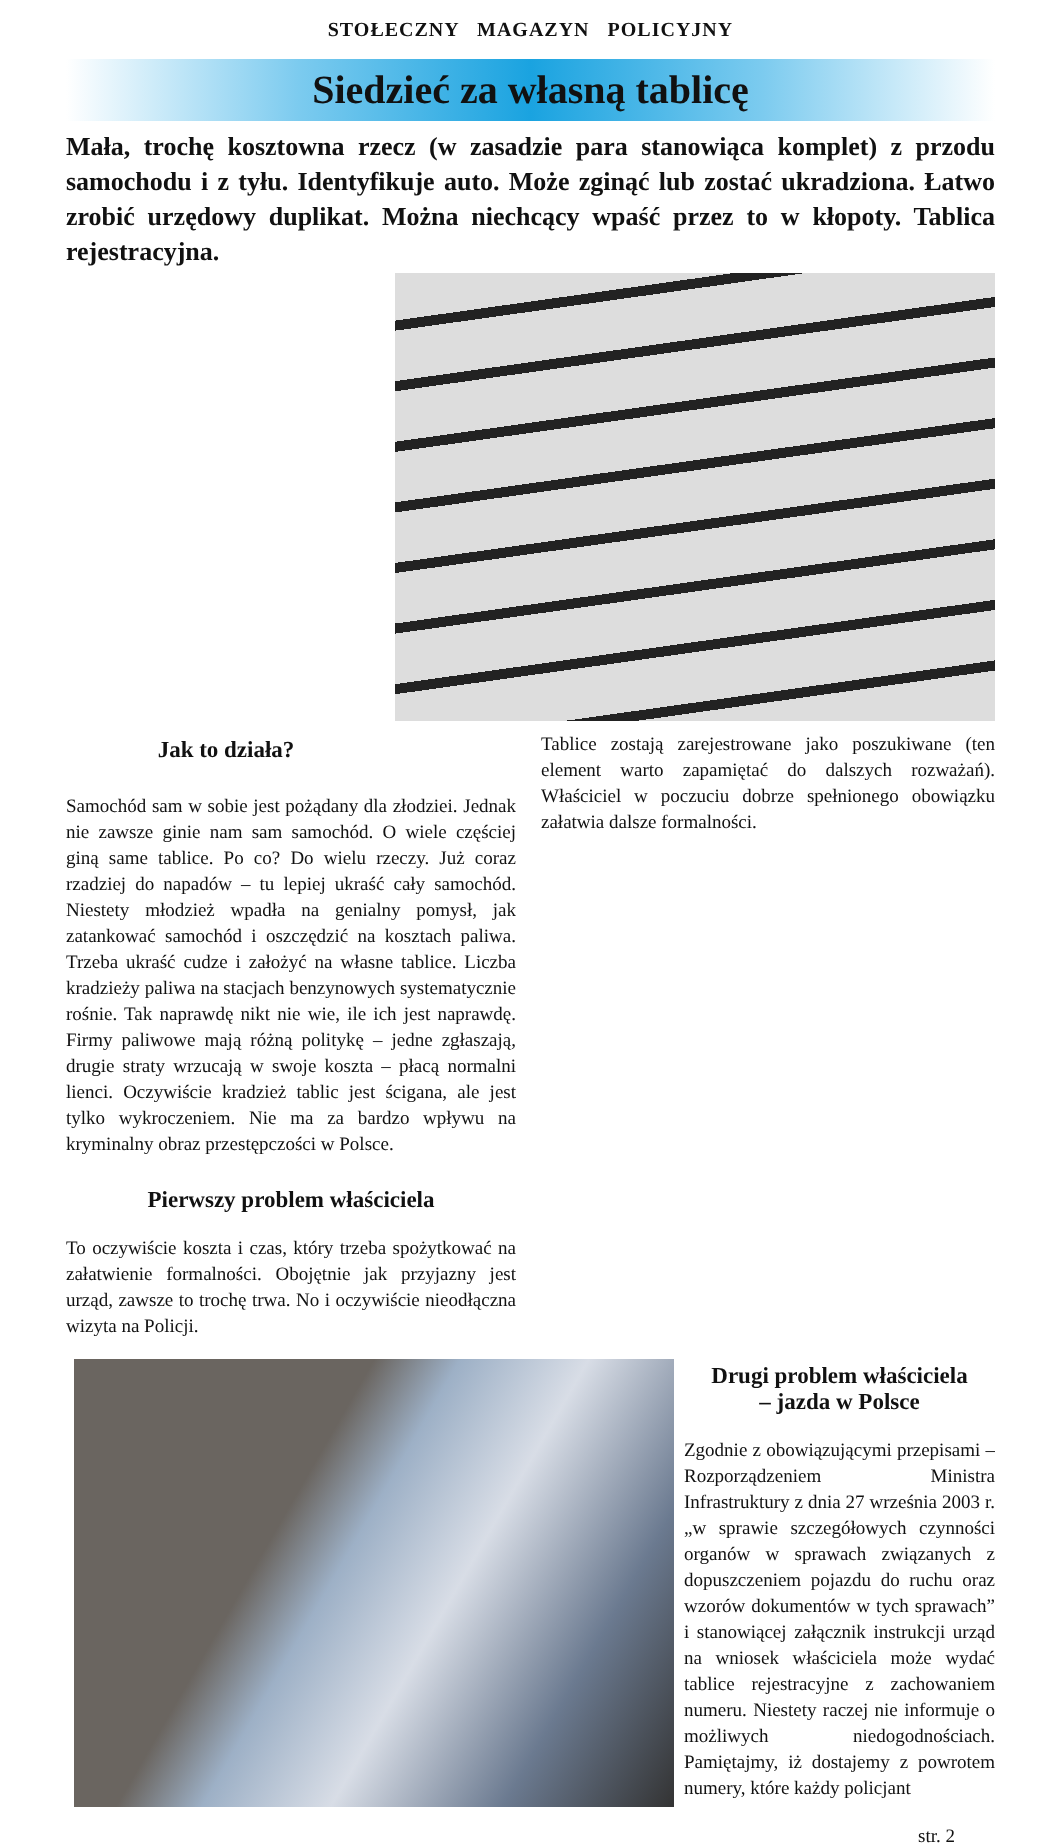STOŁECZNY MAGAZYN POLICYJNY
Siedzieć za własną tablicę
Mała, trochę kosztowna rzecz (w zasadzie para stanowiąca komplet) z przodu samochodu i z tyłu. Identyfikuje auto. Może zginąć lub zostać ukradziona. Łatwo zrobić urzędowy duplikat. Można niechcący wpaść przez to w kłopoty. Tablica rejestracyjna.
Jak to działa?
Samochód sam w sobie jest pożądany dla złodziei. Jednak nie zawsze ginie nam sam samochód. O wiele częściej giną same tablice. Po co? Do wielu rzeczy. Już coraz rzadziej do napadów – tu lepiej ukraść cały samochód. Niestety młodzież wpadła na genialny pomysł, jak zatankować samochód i oszczędzić na kosztach paliwa. Trzeba ukraść cudze i założyć na własne tablice. Liczba kradzieży paliwa na stacjach benzynowych systematycznie rośnie. Tak naprawdę nikt nie wie, ile ich jest naprawdę. Firmy paliwowe mają różną politykę – jedne zgłaszają, drugie straty wrzucają w swoje koszta – płacą normalni lienci. Oczywiście kradzież tablic jest ścigana, ale jest tylko wykroczeniem. Nie ma za bardzo wpływu na kryminalny obraz przestępczości w Polsce.
Pierwszy problem właściciela
To oczywiście koszta i czas, który trzeba spożytkować na załatwienie formalności. Obojętnie jak przyjazny jest urząd, zawsze to trochę trwa. No i oczywiście nieodłączna wizyta na Policji.
Tablice zostają zarejestrowane jako poszukiwane (ten element warto zapamiętać do dalszych rozważań). Właściciel w poczuciu dobrze spełnionego obowiązku załatwia dalsze formalności.
Drugi problem właściciela
– jazda w Polsce
Zgodnie z obowiązującymi przepisami – Rozporządzeniem Ministra Infrastruktury z dnia 27 września 2003 r. „w sprawie szczegółowych czynności organów w sprawach związanych z dopuszczeniem pojazdu do ruchu oraz wzorów dokumentów w tych sprawach” i stanowiącej załącznik instrukcji urząd na wniosek właściciela może wydać tablice rejestracyjne z zachowaniem numeru. Niestety raczej nie informuje o możliwych niedogodnościach. Pamiętajmy, iż dostajemy z powrotem numery, które każdy policjant
str. 2